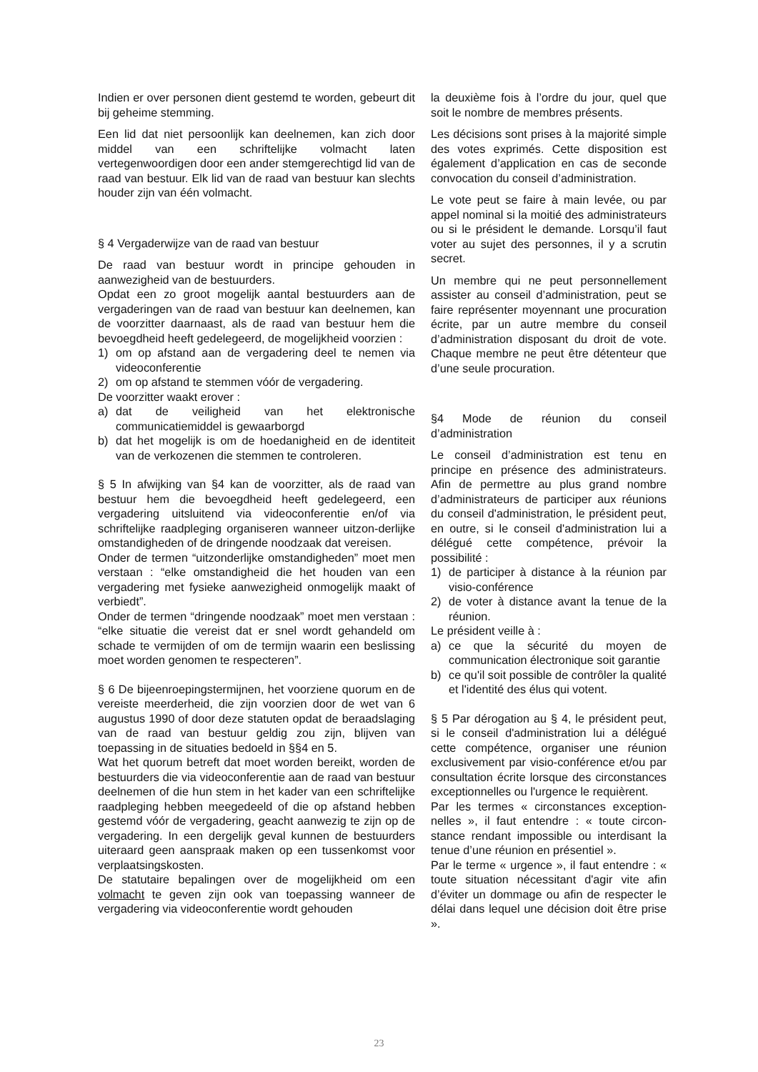Indien er over personen dient gestemd te worden, gebeurt dit bij geheime stemming.
Een lid dat niet persoonlijk kan deelnemen, kan zich door middel van een schriftelijke volmacht laten vertegenwoordigen door een ander stemgerechtigd lid van de raad van bestuur. Elk lid van de raad van bestuur kan slechts houder zijn van één volmacht.
§ 4 Vergaderwijze van de raad van bestuur
De raad van bestuur wordt in principe gehouden in aanwezigheid van de bestuurders.
Opdat een zo groot mogelijk aantal bestuurders aan de vergaderingen van de raad van bestuur kan deelnemen, kan de voorzitter daarnaast, als de raad van bestuur hem die bevoegdheid heeft gedelegeerd, de mogelijkheid voorzien :
1) om op afstand aan de vergadering deel te nemen via videoconferentie
2) om op afstand te stemmen vóór de vergadering.
De voorzitter waakt erover :
a) dat de veiligheid van het elektronische communicatiemiddel is gewaarborgd
b) dat het mogelijk is om de hoedanigheid en de identiteit van de verkozenen die stemmen te controleren.
§ 5 In afwijking van §4 kan de voorzitter, als de raad van bestuur hem die bevoegdheid heeft gedelegeerd, een vergadering uitsluitend via videoconferentie en/of via schriftelijke raadpleging organiseren wanneer uitzon-derlijke omstandigheden of de dringende noodzaak dat vereisen.
Onder de termen “uitzonderlijke omstandigheden” moet men verstaan : “elke omstandigheid die het houden van een vergadering met fysieke aanwezigheid onmogelijk maakt of verbiedt”.
Onder de termen “dringende noodzaak” moet men verstaan : “elke situatie die vereist dat er snel wordt gehandeld om schade te vermijden of om de termijn waarin een beslissing moet worden genomen te respecteren”.
§ 6 De bijeenroepingstermijnen, het voorziene quorum en de vereiste meerderheid, die zijn voorzien door de wet van 6 augustus 1990 of door deze statuten opdat de beraadslaging van de raad van bestuur geldig zou zijn, blijven van toepassing in de situaties bedoeld in §§4 en 5.
Wat het quorum betreft dat moet worden bereikt, worden de bestuurders die via videoconferentie aan de raad van bestuur deelnemen of die hun stem in het kader van een schriftelijke raadpleging hebben meegedeeld of die op afstand hebben gestemd vóór de vergadering, geacht aanwezig te zijn op de vergadering. In een dergelijk geval kunnen de bestuurders uiteraard geen aanspraak maken op een tussenkomst voor verplaatsingskosten.
De statutaire bepalingen over de mogelijkheid om een volmacht te geven zijn ook van toepassing wanneer de vergadering via videoconferentie wordt gehouden
la deuxième fois à l’ordre du jour, quel que soit le nombre de membres présents.
Les décisions sont prises à la majorité simple des votes exprimés. Cette disposition est également d’application en cas de seconde convocation du conseil d’administration.
Le vote peut se faire à main levée, ou par appel nominal si la moitié des administrateurs ou si le président le demande. Lorsqu’il faut voter au sujet des personnes, il y a scrutin secret.
Un membre qui ne peut personnellement assister au conseil d’administration, peut se faire représenter moyennant une procuration écrite, par un autre membre du conseil d’administration disposant du droit de vote. Chaque membre ne peut être détenteur que d’une seule procuration.
§4 Mode de réunion du conseil d’administration
Le conseil d’administration est tenu en principe en présence des administrateurs. Afin de permettre au plus grand nombre d’administrateurs de participer aux réunions du conseil d'administration, le président peut, en outre, si le conseil d'administration lui a délégué cette compétence, prévoir la possibilité :
1) de participer à distance à la réunion par visio-conférence
2) de voter à distance avant la tenue de la réunion.
Le président veille à :
a) ce que la sécurité du moyen de communication électronique soit garantie
b) ce qu'il soit possible de contrôler la qualité et l'identité des élus qui votent.
§ 5 Par dérogation au § 4, le président peut, si le conseil d'administration lui a délégué cette compétence, organiser une réunion exclusivement par visio-conférence et/ou par consultation écrite lorsque des circonstances exceptionnelles ou l'urgence le requièrent.
Par les termes « circonstances exception-nelles », il faut entendre : « toute circon-stance rendant impossible ou interdisant la tenue d’une réunion en présentiel ».
Par le terme « urgence », il faut entendre : « toute situation nécessitant d'agir vite afin d’éviter un dommage ou afin de respecter le délai dans lequel une décision doit être prise ».
23